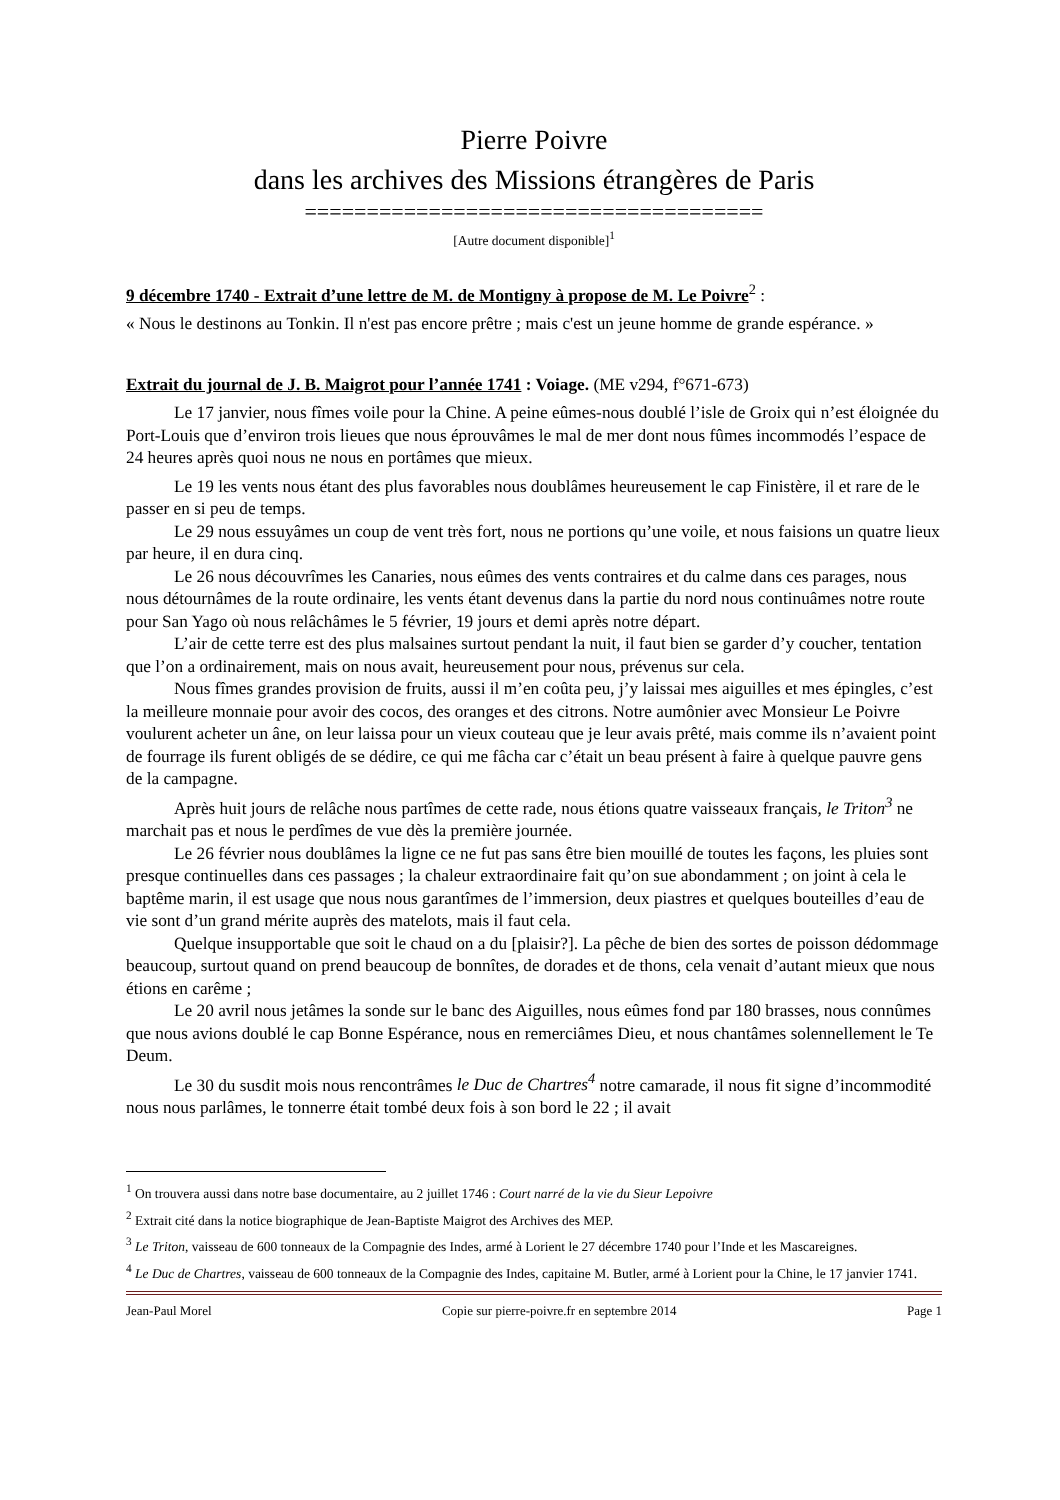Pierre Poivre
dans les archives des Missions étrangères de Paris
=====================================
[Autre document disponible]<sup>1</sup>
9 décembre 1740 - Extrait d’une lettre de M. de Montigny à propose de M. Le Poivre<sup>2</sup> :
« Nous le destinons au Tonkin. Il n'est pas encore prêtre ; mais c'est un jeune homme de grande espérance. »
Extrait du journal de J. B. Maigrot pour l’année 1741 : Voiage. (ME v294, f°671-673)
Le 17 janvier, nous fîmes voile pour la Chine. A peine eûmes-nous doublé l’isle de Groix qui n’est éloignée du Port-Louis que d’environ trois lieues que nous éprouvâmes le mal de mer dont nous fûmes incommodés l’espace de 24 heures après quoi nous ne nous en portâmes que mieux.
Le 19 les vents nous étant des plus favorables nous doublâmes heureusement le cap Finistère, il et rare de le passer en si peu de temps.
Le 29 nous essuyâmes un coup de vent très fort, nous ne portions qu’une voile, et nous faisions un quatre lieux par heure, il en dura cinq.
Le 26 nous découvrîmes les Canaries, nous eûmes des vents contraires et du calme dans ces parages, nous nous détournâmes de la route ordinaire, les vents étant devenus dans la partie du nord nous continuâmes notre route pour San Yago où nous relâchâmes le 5 février, 19 jours et demi après notre départ.
L’air de cette terre est des plus malsaines surtout pendant la nuit, il faut bien se garder d’y coucher, tentation que l’on a ordinairement, mais on nous avait, heureusement pour nous, prévenus sur cela.
Nous fîmes grandes provision de fruits, aussi il m’en coûta peu, j’y laissai mes aiguilles et mes épingles, c’est la meilleure monnaie pour avoir des cocos, des oranges et des citrons. Notre aumônier avec Monsieur Le Poivre voulurent acheter un âne, on leur laissa pour un vieux couteau que je leur avais prêté, mais comme ils n’avaient point de fourrage ils furent obligés de se dédire, ce qui me fâcha car c’était un beau présent à faire à quelque pauvre gens de la campagne.
Après huit jours de relâche nous partîmes de cette rade, nous étions quatre vaisseaux français, le Triton<sup>3</sup> ne marchait pas et nous le perdîmes de vue dès la première journée.
Le 26 février nous doublâmes la ligne ce ne fut pas sans être bien mouillé de toutes les façons, les pluies sont presque continuelles dans ces passages ; la chaleur extraordinaire fait qu’on sue abondamment ; on joint à cela le baptême marin, il est usage que nous nous garantîmes de l’immersion, deux piastres et quelques bouteilles d’eau de vie sont d’un grand mérite auprès des matelots, mais il faut cela.
Quelque insupportable que soit le chaud on a du [plaisir?]. La pêche de bien des sortes de poisson dédommage beaucoup, surtout quand on prend beaucoup de bonnîtes, de dorades et de thons, cela venait d’autant mieux que nous étions en carême ;
Le 20 avril nous jetâmes la sonde sur le banc des Aiguilles, nous eûmes fond par 180 brasses, nous connûmes que nous avions doublé le cap Bonne Espérance, nous en remerciâmes Dieu, et nous chantâmes solennellement le Te Deum.
Le 30 du susdit mois nous rencontrâmes le Duc de Chartres<sup>4</sup> notre camarade, il nous fit signe d’incommodité nous nous parlâmes, le tonnerre était tombé deux fois à son bord le 22 ; il avait
<sup>1</sup> On trouvera aussi dans notre base documentaire, au 2 juillet 1746 : Court narré de la vie du Sieur Lepoivre
<sup>2</sup> Extrait cité dans la notice biographique de Jean-Baptiste Maigrot des Archives des MEP.
<sup>3</sup> Le Triton, vaisseau de 600 tonneaux de la Compagnie des Indes, armé à Lorient le 27 décembre 1740 pour l’Inde et les Mascareignes.
<sup>4</sup> Le Duc de Chartres, vaisseau de 600 tonneaux de la Compagnie des Indes, capitaine M. Butler, armé à Lorient pour la Chine, le 17 janvier 1741.
Jean-Paul Morel Copie sur pierre-poivre.fr en septembre 2014 Page 1